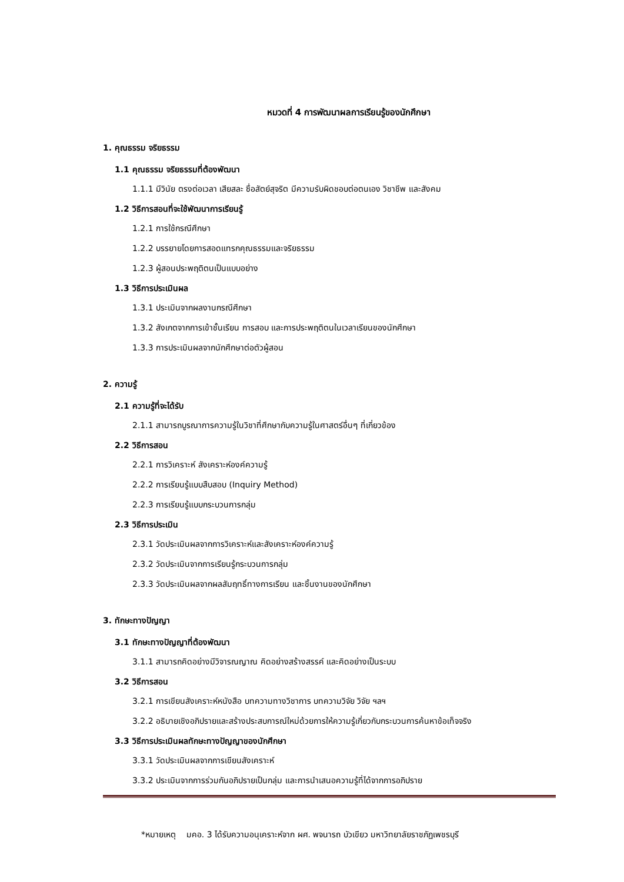หมวดที่ 4 การพัฒนาผลการเรียนรู้ของนักศึกษา
1. คุณธรรม จริยธรรม
1.1 คุณธรรม จริยธรรมที่ต้องพัฒนา
1.1.1 มีวินัย ตรงต่อเวลา เสียสละ ซื่อสัตย์สุจริต มีความรับผิดชอบต่อตนเอง วิชาชีพ และสังคม
1.2 วิธีการสอนที่จะใช้พัฒนาการเรียนรู้
1.2.1 การใช้กรณีศึกษา
1.2.2 บรรยายโดยการสอดแทรกคุณธรรมและจริยธรรม
1.2.3 ผู้สอนประพฤติตนเป็นแบบอย่าง
1.3 วิธีการประเมินผล
1.3.1 ประเมินจากผลงานกรณีศึกษา
1.3.2 สังเกตจากการเข้าชั้นเรียน การสอบ และการประพฤติตนในเวลาเรียนของนักศึกษา
1.3.3 การประเมินผลจากนักศึกษาต่อตัวผู้สอน
2. ความรู้
2.1 ความรู้ที่จะได้รับ
2.1.1 สามารถบูรณาการความรู้ในวิชาที่ศึกษากับความรู้ในศาสตร์อื่นๆ ที่เกี่ยวข้อง
2.2 วิธีการสอน
2.2.1 การวิเคราะห์ สังเคราะห์องค์ความรู้
2.2.2 การเรียนรู้แบบสืบสอบ (Inquiry Method)
2.2.3 การเรียนรู้แบบกระบวนการกลุ่ม
2.3 วิธีการประเมิน
2.3.1 วัดประเมินผลจากการวิเคราะห์และสังเคราะห์องค์ความรู้
2.3.2 วัดประเมินจากการเรียนรู้กระบวนการกลุ่ม
2.3.3 วัดประเมินผลจากผลสัมฤทธิ์ทางการเรียน และชิ้นงานของนักศึกษา
3. ทักษะทางปัญญา
3.1 ทักษะทางปัญญาที่ต้องพัฒนา
3.1.1 สามารถคิดอย่างมีวิจารณญาณ คิดอย่างสร้างสรรค์ และคิดอย่างเป็นระบบ
3.2 วิธีการสอน
3.2.1 การเขียนสังเคราะห์หนังสือ บทความทางวิชาการ บทความวิจัย วิจัย ฯลฯ
3.2.2 อธิบายเชิงอภิปรายและสร้างประสบการณ์ใหม่ด้วยการให้ความรู้เกี่ยวกับกระบวนการค้นหาข้อเท็จจริง
3.3 วิธีการประเมินผลทักษะทางปัญญาของนักศึกษา
3.3.1 วัดประเมินผลจากการเขียนสังเคราะห์
3.3.2 ประเมินจากการร่วมกันอภิปรายเป็นกลุ่ม และการนำเสนอความรู้ที่ได้จากการอภิปราย
*หมายเหตุ มคอ. 3 ได้รับความอนุเคราะห์จาก ผศ. พจนารถ บัวเขียว มหาวิทยาลัยราชภัฏเพชรบุรี